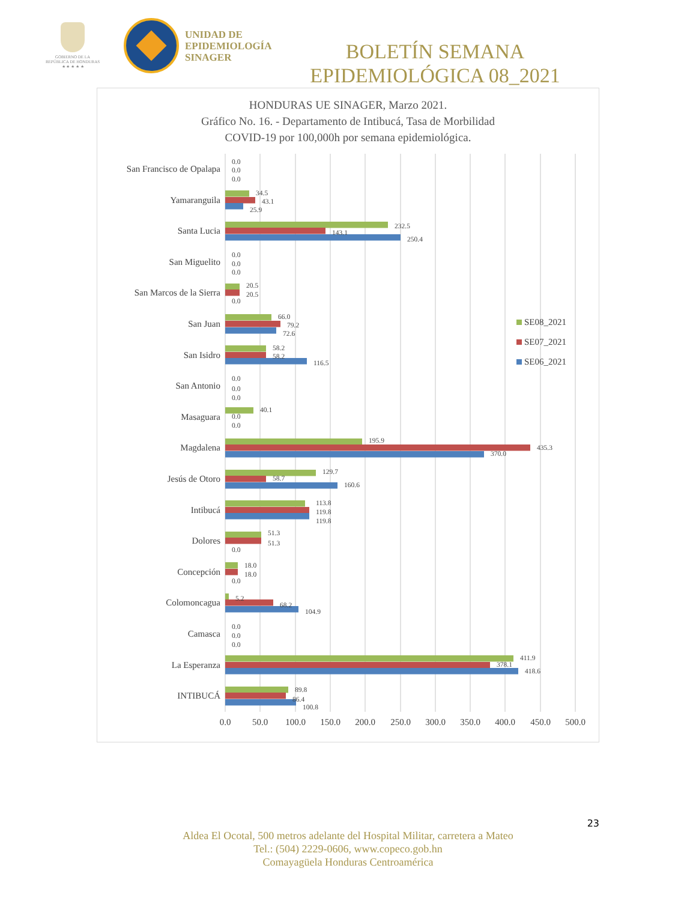GOBIERNO DE LA
REPÚBLICA DE HONDURAS
★ ★ ★ ★ ★
UNIDAD DE
EPIDEMIOLOGÍA
SINAGER
BOLETÍN SEMANA
EPIDEMIOLÓGICA 08_2021
HONDURAS UE SINAGER, Marzo 2021.
Gráfico No. 16. - Departamento de Intibucá, Tasa de Morbilidad
COVID-19 por 100,000h por semana epidemiológica.
San Francisco de Opalapa
Yamaranguila
Santa Lucia
San Miguelito
San Marcos de la Sierra
San Juan
San Isidro
San Antonio
Masaguara
Magdalena
Jesús de Otoro
Intibucá
Dolores
Concepción
Colomoncagua
Camasca
La Esperanza
INTIBUCÁ
0.0
0.0
0.0
34.5
43.1
25.9
232.5
143.1
250.4
0.0
0.0
0.0
20.5
20.5
0.0
66.0
79.2
72.6
58.2
58.2
116.5
0.0
0.0
0.0
40.1
0.0
0.0
195.9
435.3
370.0
129.7
58.7
160.6
113.8
119.8
119.8
51.3
51.3
0.0
18.0
18.0
0.0
5.2
68.2
104.9
0.0
0.0
0.0
411.9
378.1
418.6
89.8
86.4
100.8
0.0
50.0
100.0
150.0
200.0
250.0
300.0
350.0
400.0
450.0
500.0
SE08_2021
SE07_2021
SE06_2021
23
Aldea El Ocotal, 500 metros adelante del Hospital Militar, carretera a Mateo
Tel.: (504) 2229-0606, www.copeco.gob.hn
Comayagüela Honduras Centroamérica